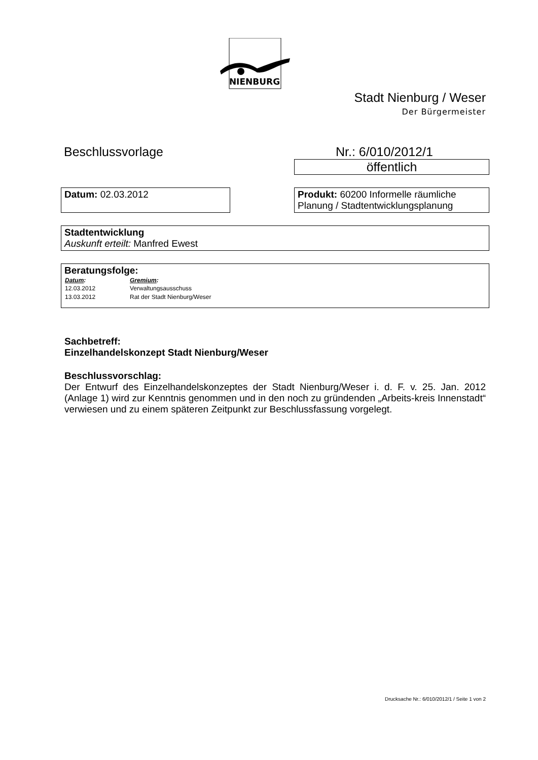NIENBURG
Stadt Nienburg / Weser
Der Bürgermeister
Beschlussvorlage Nr.: 6/010/2012/1
öffentlich
Datum: 02.03.2012 Produkt: 60200 Informelle räumliche Planung / Stadtentwicklungsplanung
Stadtentwicklung
Auskunft erteilt: Manfred Ewest
Beratungsfolge:
| Datum : | Gremium : |
| --- | --- |
| 12.03.2012 | Verwaltungsausschuss |
| 13.03.2012 | Rat der Stadt Nienburg/Weser |
Sachbetreff:
Einzelhandelskonzept Stadt Nienburg/Weser
Beschlussvorschlag:
Der Entwurf des Einzelhandelskonzeptes der Stadt Nienburg/Weser i. d. F. v. 25. Jan. 2012 (Anlage 1) wird zur Kenntnis genommen und in den noch zu gründenden „Arbeits-kreis Innenstadt“ verwiesen und zu einem späteren Zeitpunkt zur Beschlussfassung vorgelegt.
Drucksache Nr.: 6/010/2012/1 / Seite 1 von 2